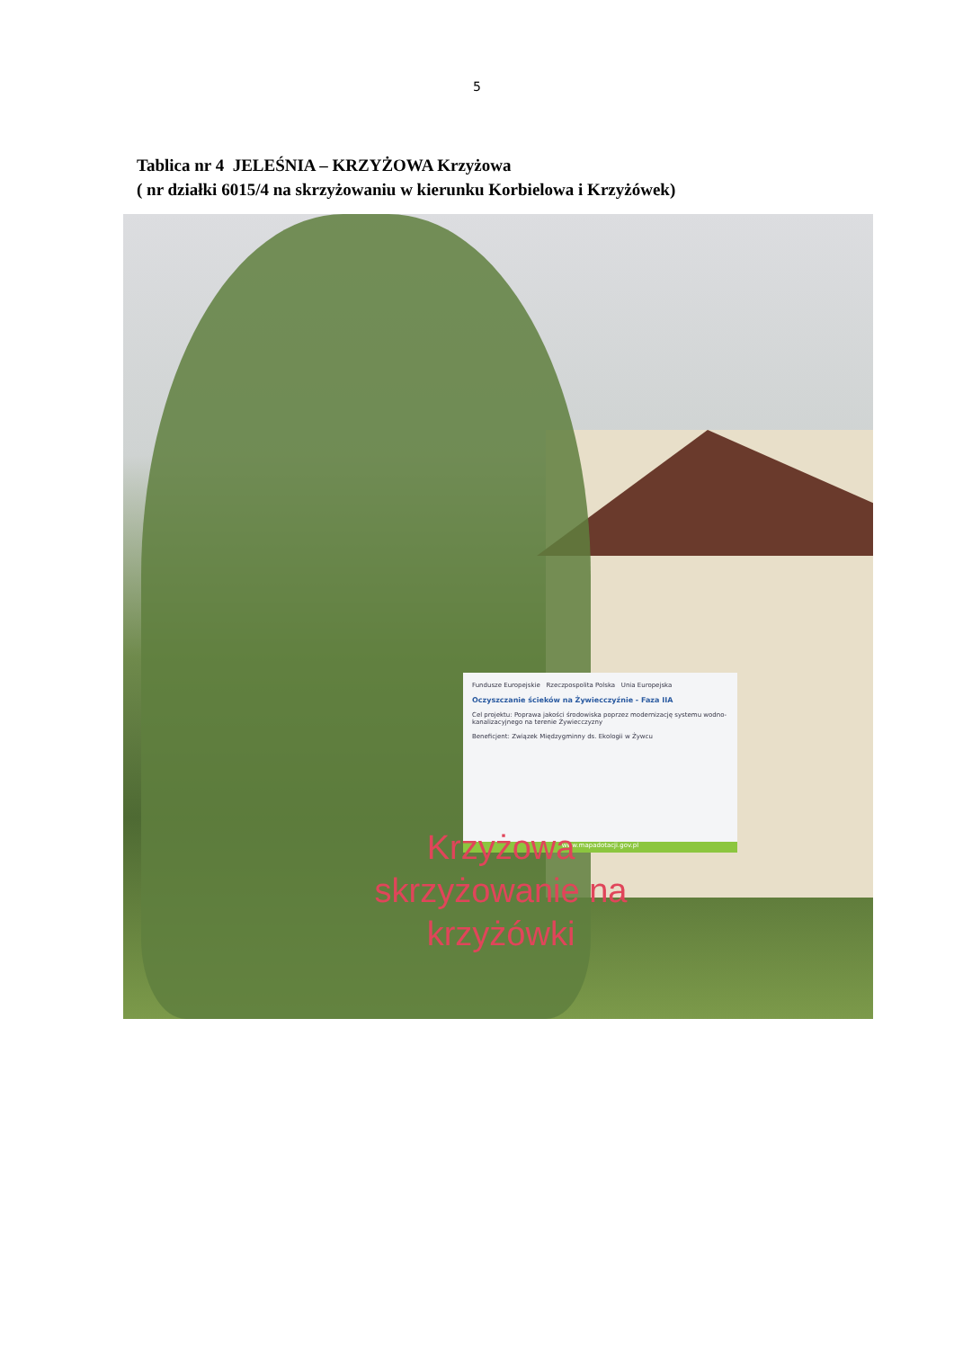5
Tablica nr 4 JELEŚNIA – KRZYŻOWA Krzyżowa
( nr działki 6015/4 na skrzyżowaniu w kierunku Korbielowa i Krzyżówek)
Fundusze Europejskie Rzeczpospolita Polska Unia Europejska
Oczyszczanie ścieków na Żywiecczyźnie - Faza IIA
Cel projektu: Poprawa jakości środowiska poprzez modernizację systemu wodno-kanalizacyjnego na terenie Żywiecczyzny
Beneficjent: Związek Międzygminny ds. Ekologii w Żywcu
www.mapadotacji.gov.pl
Krzyżowa
skrzyżowanie na
krzyżówki